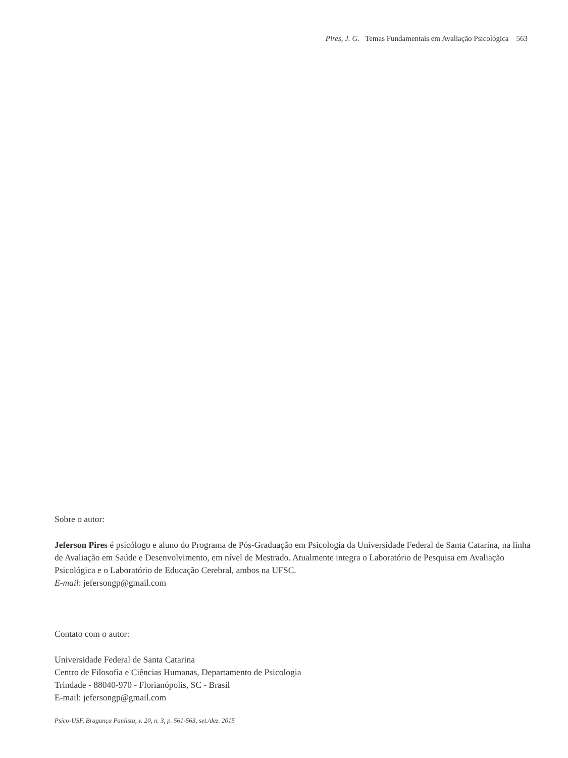Pires, J. G. Temas Fundamentais em Avaliação Psicológica 563
Sobre o autor:
Jeferson Pires é psicólogo e aluno do Programa de Pós-Graduação em Psicologia da Universidade Federal de Santa Catarina, na linha de Avaliação em Saúde e Desenvolvimento, em nível de Mestrado. Atualmente integra o Laboratório de Pesquisa em Avaliação Psicológica e o Laboratório de Educação Cerebral, ambos na UFSC.
E-mail: jefersongp@gmail.com
Contato com o autor:
Universidade Federal de Santa Catarina
Centro de Filosofia e Ciências Humanas, Departamento de Psicologia
Trindade - 88040-970 - Florianópolis, SC - Brasil
E-mail: jefersongp@gmail.com
Psico-USF, Bragança Paulista, v. 20, n. 3, p. 561-563, set./dez. 2015